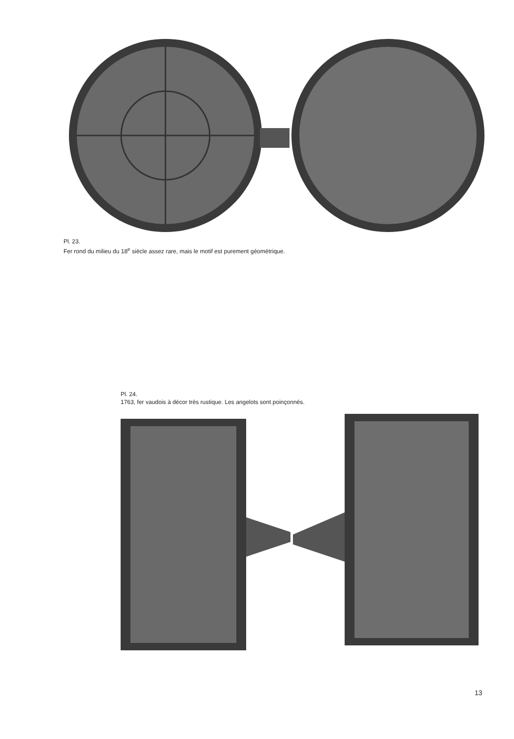Pl. 23.
Fer rond du milieu du 18<sup>e</sup> siècle assez rare, mais le motif est purement géométrique.
Pl. 24.
1763, fer vaudois à décor très rustique. Les angelots sont poinçonnés.
13